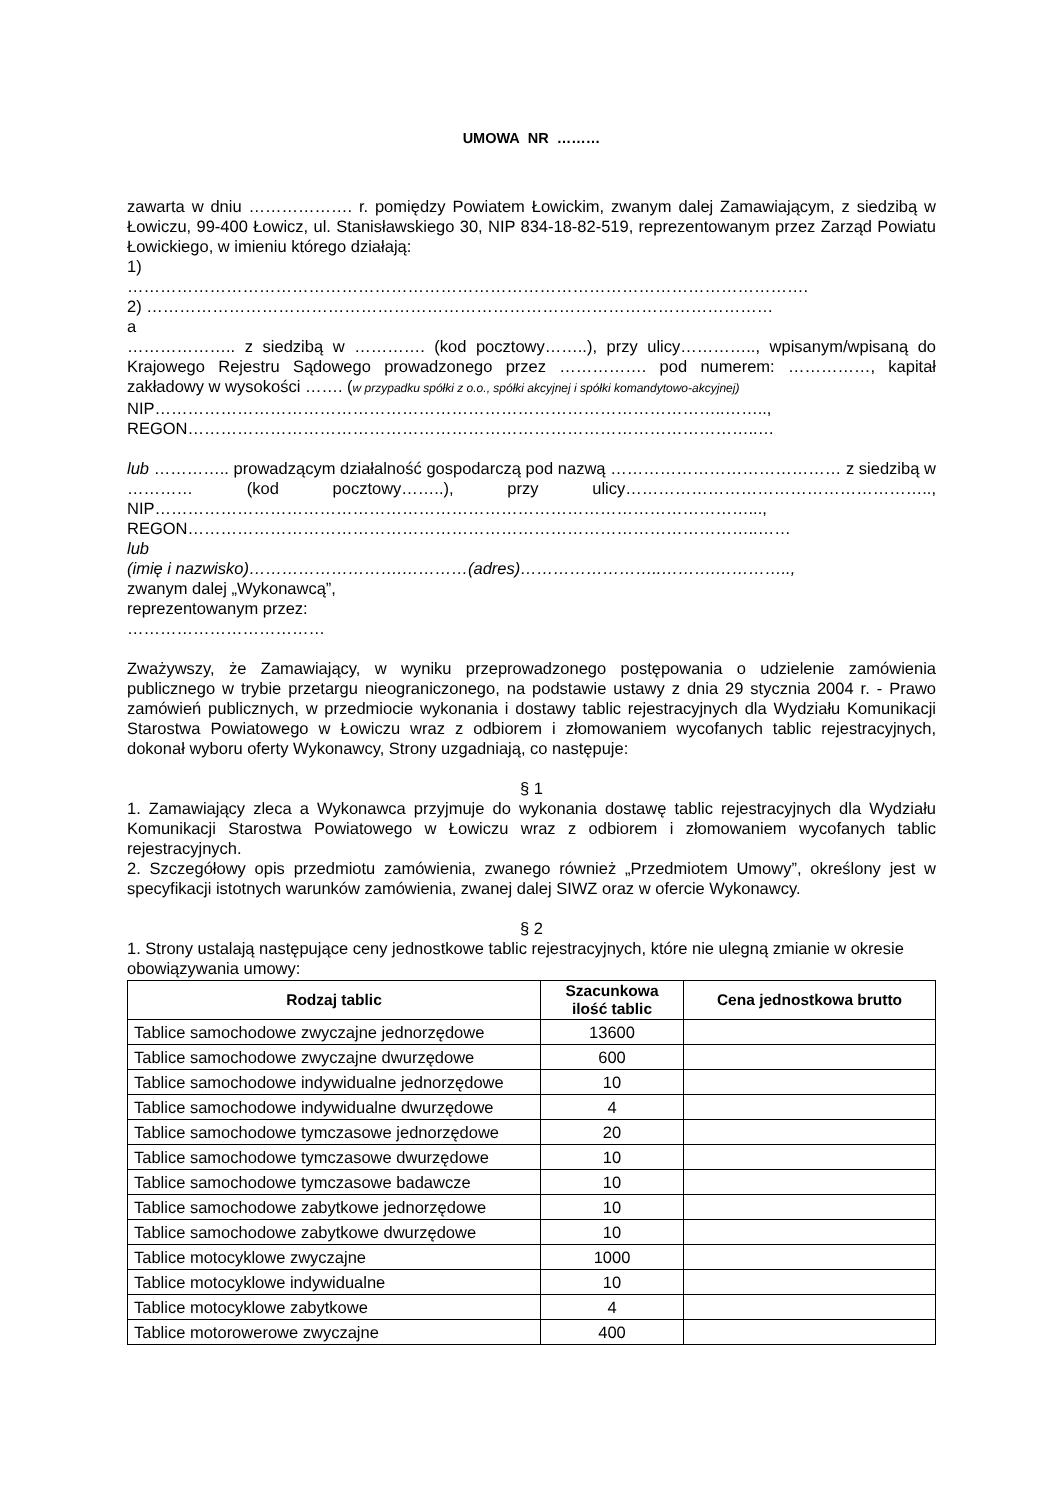UMOWA NR ………
zawarta w dniu ………………. r. pomiędzy Powiatem Łowickim, zwanym dalej Zamawiającym, z siedzibą w Łowiczu, 99-400 Łowicz, ul. Stanisławskiego 30, NIP 834-18-82-519, reprezentowanym przez Zarząd Powiatu Łowickiego, w imieniu którego działają:
1)
…………………………………………………………………………………………………………….
2) ……………………………………………………………………………………………………
a
……………….. z siedzibą w …………. (kod pocztowy……..), przy ulicy………….., wpisanym/wpisaną do Krajowego Rejestru Sądowego prowadzonego przez ……………. pod numerem: ……………, kapitał zakładowy w wysokości ……. (w przypadku spółki z o.o., spółki akcyjnej i spółki komandytowo-akcyjnej)
NIP…………………………………………………………………………………………..……..,
REGON…………………………………………………………………………………………..…
lub ………….. prowadzącym działalność gospodarczą pod nazwą …………………………………… z siedzibą w ………… (kod pocztowy……..), przy ulicy……………………………………………….., NIP………………………………………………………………………………………………...,
REGON…………………………………………………………………………………………..……
lub
(imię i nazwisko)……………………….…………(adres)……………………..……….…………..,
zwanym dalej „Wykonawcą”,
reprezentowanym przez:
………………………………
Zważywszy, że Zamawiający, w wyniku przeprowadzonego postępowania o udzielenie zamówienia publicznego w trybie przetargu nieograniczonego, na podstawie ustawy z dnia 29 stycznia 2004 r. - Prawo zamówień publicznych, w przedmiocie wykonania i dostawy tablic rejestracyjnych dla Wydziału Komunikacji Starostwa Powiatowego w Łowiczu wraz z odbiorem i złomowaniem wycofanych tablic rejestracyjnych, dokonał wyboru oferty Wykonawcy, Strony uzgadniają, co następuje:
§ 1
1. Zamawiający zleca a Wykonawca przyjmuje do wykonania dostawę tablic rejestracyjnych dla Wydziału Komunikacji Starostwa Powiatowego w Łowiczu wraz z odbiorem i złomowaniem wycofanych tablic rejestracyjnych.
2. Szczegółowy opis przedmiotu zamówienia, zwanego również „Przedmiotem Umowy”, określony jest w specyfikacji istotnych warunków zamówienia, zwanej dalej SIWZ oraz w ofercie Wykonawcy.
§ 2
1. Strony ustalają następujące ceny jednostkowe tablic rejestracyjnych, które nie ulegną zmianie w okresie obowiązywania umowy:
| Rodzaj tablic | Szacunkowa ilość tablic | Cena jednostkowa brutto |
| --- | --- | --- |
| Tablice samochodowe zwyczajne jednorzędowe | 13600 | |
| Tablice samochodowe zwyczajne dwurzędowe | 600 | |
| Tablice samochodowe indywidualne jednorzędowe | 10 | |
| Tablice samochodowe indywidualne dwurzędowe | 4 | |
| Tablice samochodowe tymczasowe jednorzędowe | 20 | |
| Tablice samochodowe tymczasowe dwurzędowe | 10 | |
| Tablice samochodowe tymczasowe badawcze | 10 | |
| Tablice samochodowe zabytkowe jednorzędowe | 10 | |
| Tablice samochodowe zabytkowe dwurzędowe | 10 | |
| Tablice motocyklowe zwyczajne | 1000 | |
| Tablice motocyklowe indywidualne | 10 | |
| Tablice motocyklowe zabytkowe | 4 | |
| Tablice motorowerowe zwyczajne | 400 | |